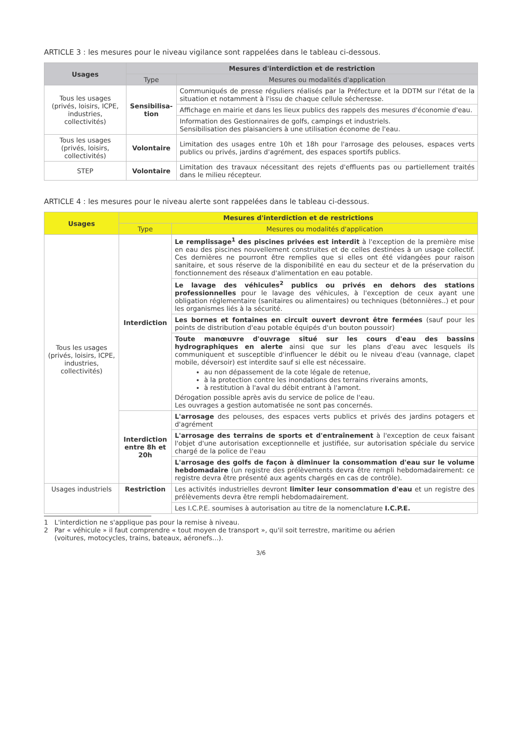ARTICLE 3 : les mesures pour le niveau vigilance sont rappelées dans le tableau ci-dessous.
| Usages | Mesures d'interdiction et de restriction | |
| --- | --- | --- |
| | Type | Mesures ou modalités d'application |
| Tous les usages (privés, loisirs, ICPE, industries, collectivités) | Sensibilisa-tion | Communiqués de presse réguliers réalisés par la Préfecture et la DDTM sur l'état de la situation et notamment à l'issu de chaque cellule sécheresse. |
| | | Affichage en mairie et dans les lieux publics des rappels des mesures d'économie d'eau. |
| | | Information des Gestionnaires de golfs, campings et industriels. Sensibilisation des plaisanciers à une utilisation économe de l'eau. |
| Tous les usages (privés, loisirs, collectivités) | Volontaire | Limitation des usages entre 10h et 18h pour l'arrosage des pelouses, espaces verts publics ou privés, jardins d'agrément, des espaces sportifs publics. |
| STEP | Volontaire | Limitation des travaux nécessitant des rejets d'effluents pas ou partiellement traités dans le milieu récepteur. |
ARTICLE 4 : les mesures pour le niveau alerte sont rappelées dans le tableau ci-dessous.
| Usages | Mesures d'interdiction et de restrictions | |
| --- | --- | --- |
| | Type | Mesures ou modalités d'application |
| Tous les usages (privés, loisirs, ICPE, industries, collectivités) | Interdiction | Le remplissage<sup>1</sup> des piscines privées est interdit à l'exception de la première mise en eau des piscines nouvellement construites et de celles destinées à un usage collectif. Ces dernières ne pourront être remplies que si elles ont été vidangées pour raison sanitaire, et sous réserve de la disponibilité en eau du secteur et de la préservation du fonctionnement des réseaux d'alimentation en eau potable. |
| | | Le lavage des véhicules<sup>2</sup> publics ou privés en dehors des stations professionnelles pour le lavage des véhicules, à l'exception de ceux ayant une obligation réglementaire (sanitaires ou alimentaires) ou techniques (bétonnières..) et pour les organismes liés à la sécurité. |
| | | Les bornes et fontaines en circuit ouvert devront être fermées (sauf pour les points de distribution d'eau potable équipés d'un bouton poussoir) |
| | | Toute manœuvre d'ouvrage situé sur les cours d'eau des bassins hydrographiques en alerte ainsi que sur les plans d'eau avec lesquels ils communiquent et susceptible d'influencer le débit ou le niveau d'eau (vannage, clapet mobile, déversoir) est interdite sauf si elle est nécessaire. au non dépassement de la cote légale de retenue, à la protection contre les inondations des terrains riverains amonts, à restitution à l'aval du débit entrant à l'amont. Dérogation possible après avis du service de police de l'eau. Les ouvrages a gestion automatisée ne sont pas concernés. |
| | Interdiction entre 8h et 20h | L'arrosage des pelouses, des espaces verts publics et privés des jardins potagers et d'agrément |
| | | L'arrosage des terrains de sports et d'entraînement à l'exception de ceux faisant l'objet d'une autorisation exceptionnelle et justifiée, sur autorisation spéciale du service chargé de la police de l'eau |
| | | L'arrosage des golfs de façon à diminuer la consommation d'eau sur le volume hebdomadaire (un registre des prélèvements devra être rempli hebdomadairement: ce registre devra être présenté aux agents chargés en cas de contrôle). |
| Usages industriels | Restriction | Les activités industrielles devront limiter leur consommation d'eau et un registre des prélèvements devra être rempli hebdomadairement. |
| | | Les I.C.P.E. soumises à autorisation au titre de la nomenclature I.C.P.E. |
1 L'interdiction ne s'applique pas pour la remise à niveau.
2 Par « véhicule » il faut comprendre « tout moyen de transport », qu'il soit terrestre, maritime ou aérien
(voitures, motocycles, trains, bateaux, aéronefs...).
3/6